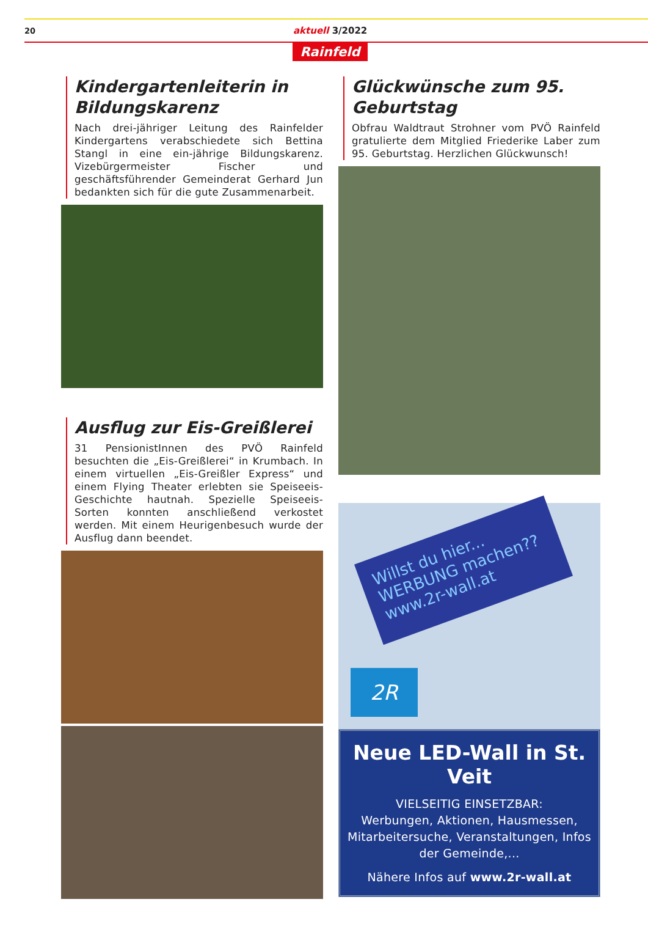20 aktuell 3/2022
Rainfeld
Kindergartenleiterin in Bildungskarenz
Nach drei-jähriger Leitung des Rainfelder Kindergartens verabschiedete sich Bettina Stangl in eine ein-jährige Bildungskarenz. Vizebürgermeister Fischer und geschäftsführender Gemeinderat Gerhard Jun bedankten sich für die gute Zusammenarbeit.
Ausflug zur Eis-Greißlerei
31 PensionistInnen des PVÖ Rainfeld besuchten die „Eis-Greißlerei“ in Krumbach. In einem virtuellen „Eis-Greißler Express“ und einem Flying Theater erlebten sie Speiseeis-Geschichte hautnah. Spezielle Speiseeis-Sorten konnten anschließend verkostet werden. Mit einem Heurigenbesuch wurde der Ausflug dann beendet.
Glückwünsche zum 95. Geburtstag
Obfrau Waldtraut Strohner vom PVÖ Rainfeld gratulierte dem Mitglied Friederike Laber zum 95. Geburtstag. Herzlichen Glückwunsch!
Willst du hier... WERBUNG machen?? www.2r-wall.at
2R
Neue LED-Wall in St. Veit
VIELSEITIG EINSETZBAR:
Werbungen, Aktionen, Hausmessen, Mitarbeitersuche, Veranstaltungen, Infos der Gemeinde,...
Nähere Infos auf www.2r-wall.at